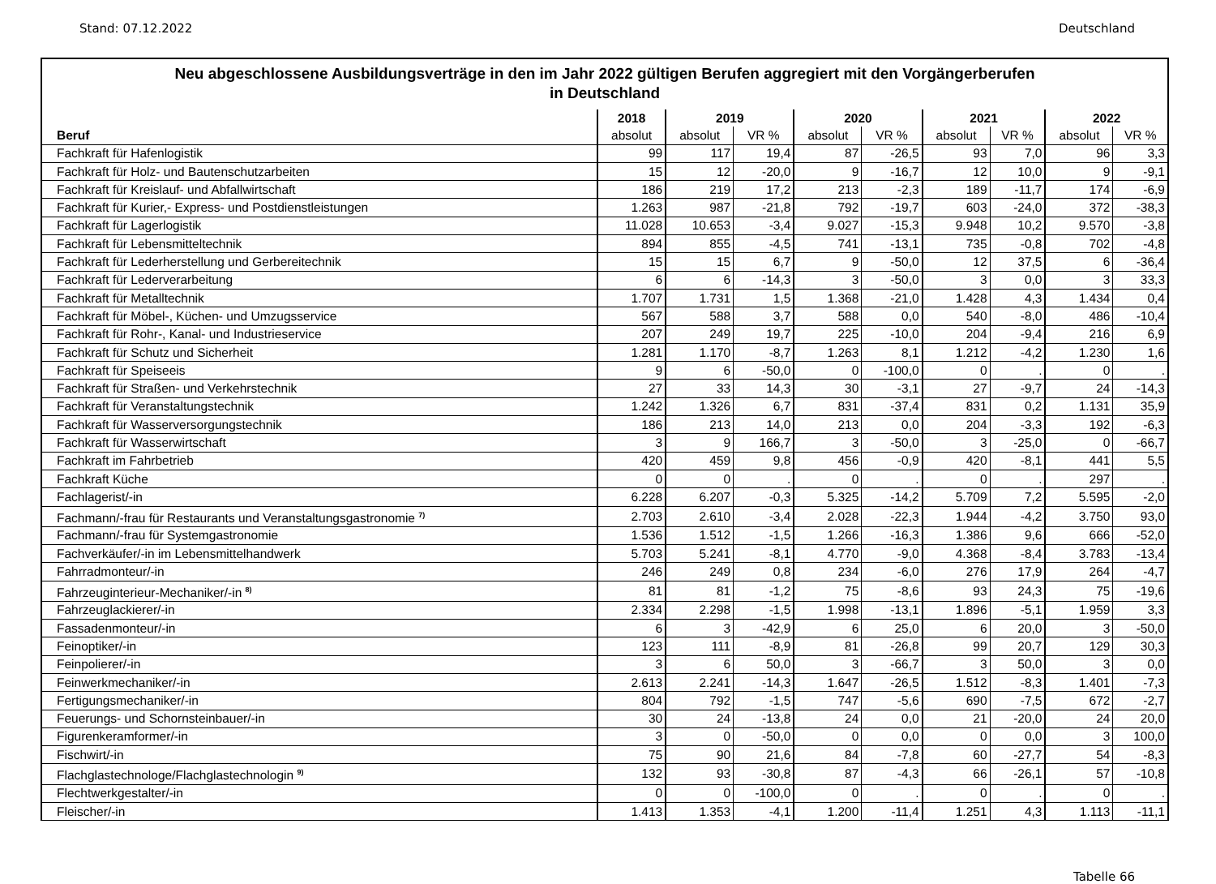Stand: 07.12.2022 Deutschland
Neu abgeschlossene Ausbildungsverträge in den im Jahr 2022 gültigen Berufen aggregiert mit den Vorgängerberufen
in Deutschland
| | 2018 | 2019 | | 2020 | | 2021 | | 2022 | |
| --- | --- | --- | --- | --- | --- | --- | --- | --- | --- |
| Beruf | absolut | absolut | VR % | absolut | VR % | absolut | VR % | absolut | VR % |
| Fachkraft für Hafenlogistik | 99 | 117 | 19,4 | 87 | -26,5 | 93 | 7,0 | 96 | 3,3 |
| Fachkraft für Holz- und Bautenschutzarbeiten | 15 | 12 | -20,0 | 9 | -16,7 | 12 | 10,0 | 9 | -9,1 |
| Fachkraft für Kreislauf- und Abfallwirtschaft | 186 | 219 | 17,2 | 213 | -2,3 | 189 | -11,7 | 174 | -6,9 |
| Fachkraft für Kurier,- Express- und Postdienstleistungen | 1.263 | 987 | -21,8 | 792 | -19,7 | 603 | -24,0 | 372 | -38,3 |
| Fachkraft für Lagerlogistik | 11.028 | 10.653 | -3,4 | 9.027 | -15,3 | 9.948 | 10,2 | 9.570 | -3,8 |
| Fachkraft für Lebensmitteltechnik | 894 | 855 | -4,5 | 741 | -13,1 | 735 | -0,8 | 702 | -4,8 |
| Fachkraft für Lederherstellung und Gerbereitechnik | 15 | 15 | 6,7 | 9 | -50,0 | 12 | 37,5 | 6 | -36,4 |
| Fachkraft für Lederverarbeitung | 6 | 6 | -14,3 | 3 | -50,0 | 3 | 0,0 | 3 | 33,3 |
| Fachkraft für Metalltechnik | 1.707 | 1.731 | 1,5 | 1.368 | -21,0 | 1.428 | 4,3 | 1.434 | 0,4 |
| Fachkraft für Möbel-, Küchen- und Umzugsservice | 567 | 588 | 3,7 | 588 | 0,0 | 540 | -8,0 | 486 | -10,4 |
| Fachkraft für Rohr-, Kanal- und Industrieservice | 207 | 249 | 19,7 | 225 | -10,0 | 204 | -9,4 | 216 | 6,9 |
| Fachkraft für Schutz und Sicherheit | 1.281 | 1.170 | -8,7 | 1.263 | 8,1 | 1.212 | -4,2 | 1.230 | 1,6 |
| Fachkraft für Speiseeis | 9 | 6 | -50,0 | 0 | -100,0 | 0 | . | 0 | . |
| Fachkraft für Straßen- und Verkehrstechnik | 27 | 33 | 14,3 | 30 | -3,1 | 27 | -9,7 | 24 | -14,3 |
| Fachkraft für Veranstaltungstechnik | 1.242 | 1.326 | 6,7 | 831 | -37,4 | 831 | 0,2 | 1.131 | 35,9 |
| Fachkraft für Wasserversorgungstechnik | 186 | 213 | 14,0 | 213 | 0,0 | 204 | -3,3 | 192 | -6,3 |
| Fachkraft für Wasserwirtschaft | 3 | 9 | 166,7 | 3 | -50,0 | 3 | -25,0 | 0 | -66,7 |
| Fachkraft im Fahrbetrieb | 420 | 459 | 9,8 | 456 | -0,9 | 420 | -8,1 | 441 | 5,5 |
| Fachkraft Küche | 0 | 0 | . | 0 | . | 0 | . | 297 | . |
| Fachlagerist/-in | 6.228 | 6.207 | -0,3 | 5.325 | -14,2 | 5.709 | 7,2 | 5.595 | -2,0 |
| Fachmann/-frau für Restaurants und Veranstaltungsgastronomie <sup>7)</sup> | 2.703 | 2.610 | -3,4 | 2.028 | -22,3 | 1.944 | -4,2 | 3.750 | 93,0 |
| Fachmann/-frau für Systemgastronomie | 1.536 | 1.512 | -1,5 | 1.266 | -16,3 | 1.386 | 9,6 | 666 | -52,0 |
| Fachverkäufer/-in im Lebensmittelhandwerk | 5.703 | 5.241 | -8,1 | 4.770 | -9,0 | 4.368 | -8,4 | 3.783 | -13,4 |
| Fahrradmonteur/-in | 246 | 249 | 0,8 | 234 | -6,0 | 276 | 17,9 | 264 | -4,7 |
| Fahrzeuginterieur-Mechaniker/-in <sup>8)</sup> | 81 | 81 | -1,2 | 75 | -8,6 | 93 | 24,3 | 75 | -19,6 |
| Fahrzeuglackierer/-in | 2.334 | 2.298 | -1,5 | 1.998 | -13,1 | 1.896 | -5,1 | 1.959 | 3,3 |
| Fassadenmonteur/-in | 6 | 3 | -42,9 | 6 | 25,0 | 6 | 20,0 | 3 | -50,0 |
| Feinoptiker/-in | 123 | 111 | -8,9 | 81 | -26,8 | 99 | 20,7 | 129 | 30,3 |
| Feinpolierer/-in | 3 | 6 | 50,0 | 3 | -66,7 | 3 | 50,0 | 3 | 0,0 |
| Feinwerkmechaniker/-in | 2.613 | 2.241 | -14,3 | 1.647 | -26,5 | 1.512 | -8,3 | 1.401 | -7,3 |
| Fertigungsmechaniker/-in | 804 | 792 | -1,5 | 747 | -5,6 | 690 | -7,5 | 672 | -2,7 |
| Feuerungs- und Schornsteinbauer/-in | 30 | 24 | -13,8 | 24 | 0,0 | 21 | -20,0 | 24 | 20,0 |
| Figurenkeramformer/-in | 3 | 0 | -50,0 | 0 | 0,0 | 0 | 0,0 | 3 | 100,0 |
| Fischwirt/-in | 75 | 90 | 21,6 | 84 | -7,8 | 60 | -27,7 | 54 | -8,3 |
| Flachglastechnologe/Flachglastechnologin <sup>9)</sup> | 132 | 93 | -30,8 | 87 | -4,3 | 66 | -26,1 | 57 | -10,8 |
| Flechtwerkgestalter/-in | 0 | 0 | -100,0 | 0 | . | 0 | . | 0 | . |
| Fleischer/-in | 1.413 | 1.353 | -4,1 | 1.200 | -11,4 | 1.251 | 4,3 | 1.113 | -11,1 |
Tabelle 66